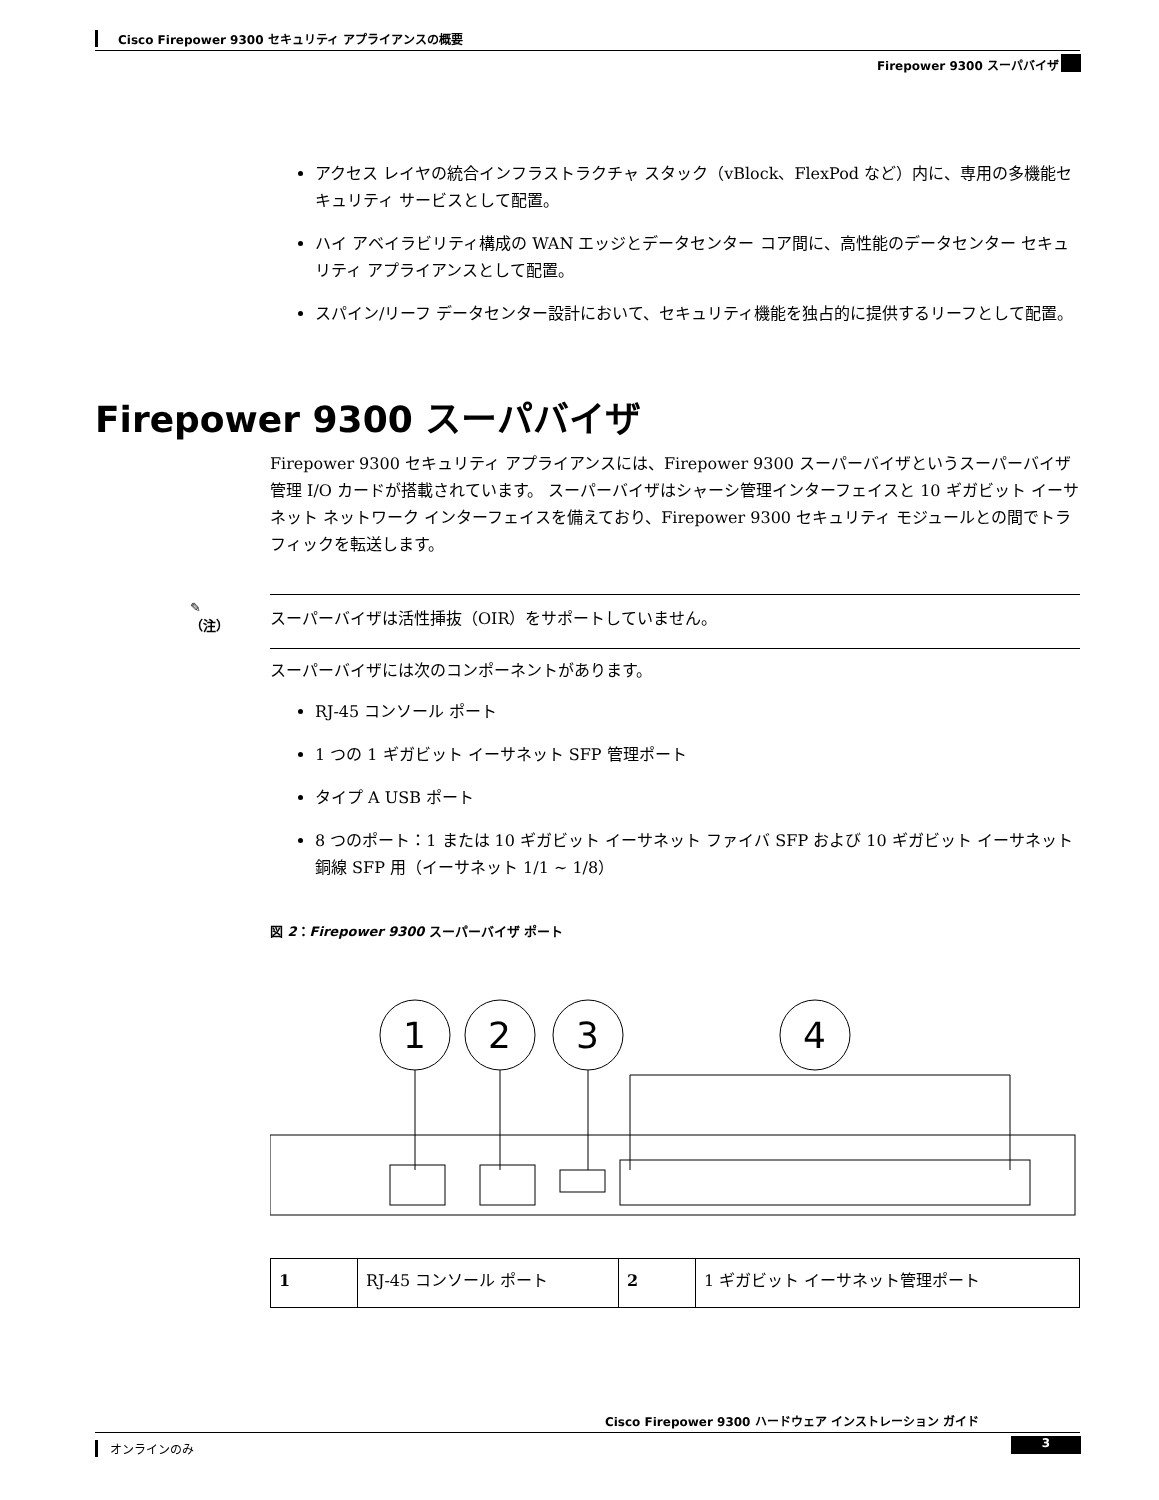Cisco Firepower 9300 セキュリティ アプライアンスの概要
Firepower 9300 スーパバイザ
アクセス レイヤの統合インフラストラクチャ スタック（vBlock、FlexPod など）内に、専用の多機能セキュリティ サービスとして配置。
ハイ アベイラビリティ構成の WAN エッジとデータセンター コア間に、高性能のデータセンター セキュリティ アプライアンスとして配置。
スパイン/リーフ データセンター設計において、セキュリティ機能を独占的に提供するリーフとして配置。
Firepower 9300 スーパバイザ
Firepower 9300 セキュリティ アプライアンスには、Firepower 9300 スーパーバイザというスーパーバイザ管理 I/O カードが搭載されています。 スーパーバイザはシャーシ管理インターフェイスと 10 ギガビット イーサネット ネットワーク インターフェイスを備えており、Firepower 9300 セキュリティ モジュールとの間でトラフィックを転送します。
✎
（注）
スーパーバイザは活性挿抜（OIR）をサポートしていません。
スーパーバイザには次のコンポーネントがあります。
RJ-45 コンソール ポート
1 つの 1 ギガビット イーサネット SFP 管理ポート
タイプ A USB ポート
8 つのポート：1 または 10 ギガビット イーサネット ファイバ SFP および 10 ギガビット イーサネット銅線 SFP 用（イーサネット 1/1 ~ 1/8）
図 2：Firepower 9300 スーパーバイザ ポート
1
2
3
4
| 1 | RJ-45 コンソール ポート | 2 | 1 ギガビット イーサネット管理ポート |
Cisco Firepower 9300 ハードウェア インストレーション ガイド
オンラインのみ 3